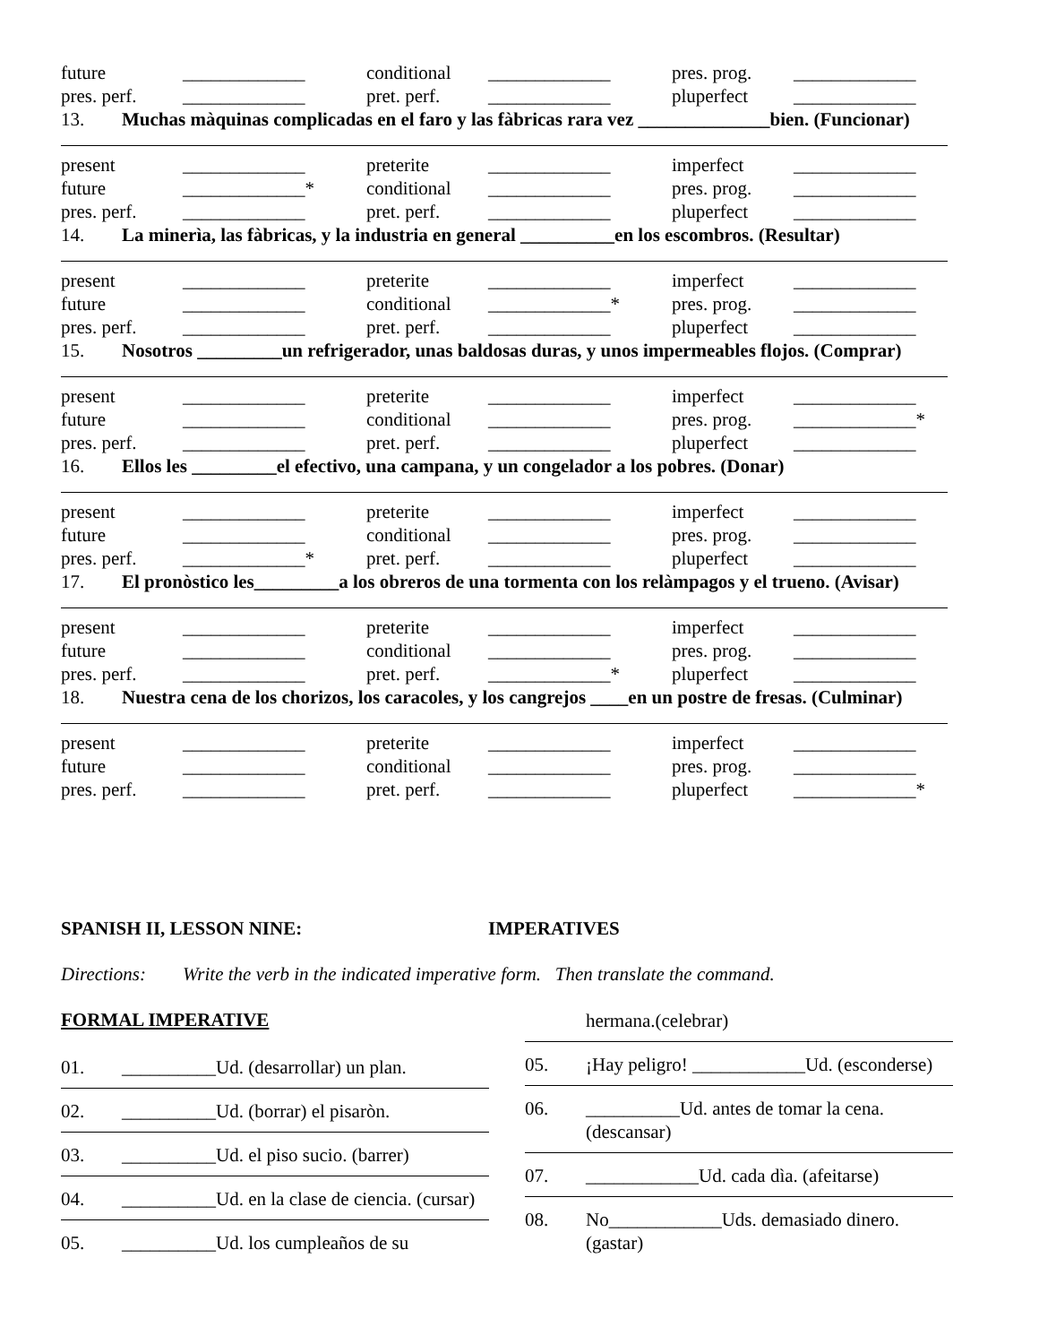future _____________ conditional _____________ pres. prog. _____________
pres. perf. _____________ pret. perf. _____________ pluperfect _____________
13. Muchas màquinas complicadas en el faro y las fàbricas rara vez ______________bien. (Funcionar)
present _____________ preterite _____________ imperfect _____________
future _____________* conditional _____________ pres. prog. _____________
pres. perf. _____________ pret. perf. _____________ pluperfect _____________
14. La minerìa, las fàbricas, y la industria en general __________en los escombros. (Resultar)
present _____________ preterite _____________ imperfect _____________
future _____________ conditional _____________* pres. prog. _____________
pres. perf. _____________ pret. perf. _____________ pluperfect _____________
15. Nosotros _________un refrigerador, unas baldosas duras, y unos impermeables flojos. (Comprar)
present _____________ preterite _____________ imperfect _____________
future _____________ conditional _____________ pres. prog. _____________*
pres. perf. _____________ pret. perf. _____________ pluperfect _____________
16. Ellos les _________el efectivo, una campana, y un congelador a los pobres. (Donar)
present _____________ preterite _____________ imperfect _____________
future _____________ conditional _____________ pres. prog. _____________
pres. perf. _____________* pret. perf. _____________ pluperfect _____________
17. El pronòstico les_________a los obreros de una tormenta con los relàmpagos y el trueno. (Avisar)
present _____________ preterite _____________ imperfect _____________
future _____________ conditional _____________ pres. prog. _____________
pres. perf. _____________ pret. perf. _____________* pluperfect _____________
18. Nuestra cena de los chorizos, los caracoles, y los cangrejos ____en un postre de fresas. (Culminar)
present _____________ preterite _____________ imperfect _____________
future _____________ conditional _____________ pres. prog. _____________
pres. perf. _____________ pret. perf. _____________ pluperfect _____________*
SPANISH II, LESSON NINE: IMPERATIVES
Directions: Write the verb in the indicated imperative form. Then translate the command.
FORMAL IMPERATIVE
01. __________Ud. (desarrollar) un plan.
02. __________Ud. (borrar) el pisaròn.
03. __________Ud. el piso sucio. (barrer)
04. __________Ud. en la clase de ciencia. (cursar)
05. __________Ud. los cumpleaños de su
hermana.(celebrar)
05. ¡Hay peligro! ____________Ud. (esconderse)
06. __________Ud. antes de tomar la cena.(descansar)
07. ____________Ud. cada dìa. (afeitarse)
08. No____________Uds. demasiado dinero. (gastar)